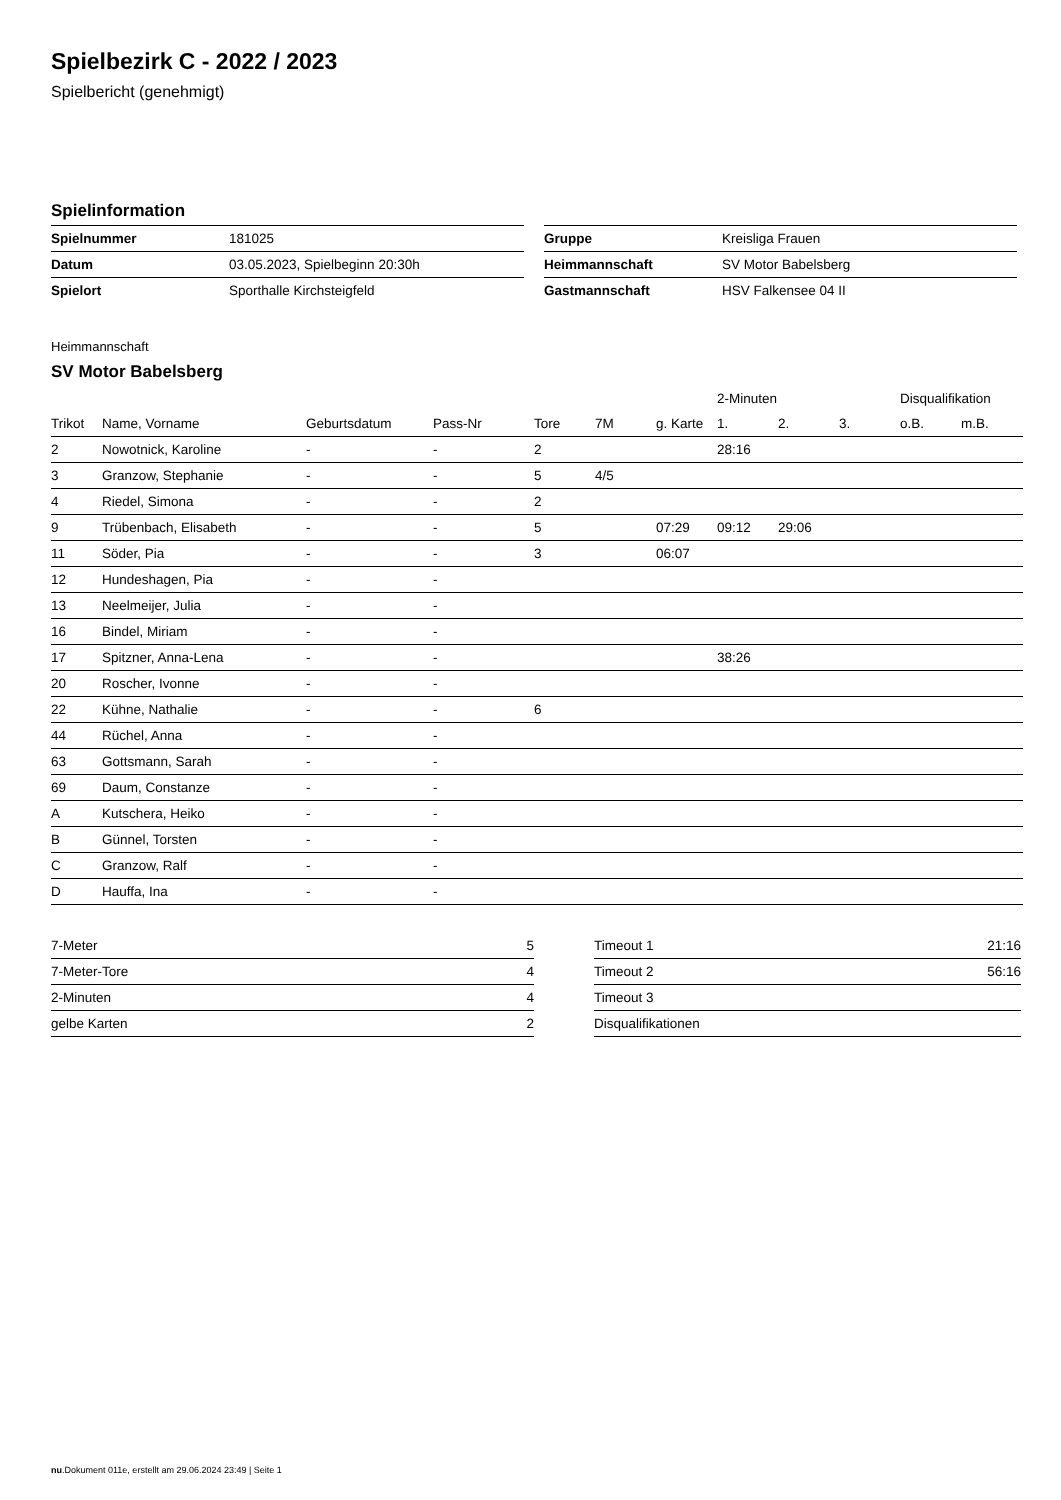Spielbezirk C - 2022 / 2023
Spielbericht (genehmigt)
Spielinformation
| Spielnummer | 181025 |
| Datum | 03.05.2023, Spielbeginn 20:30h |
| Spielort | Sporthalle Kirchsteigfeld |
| Gruppe | Kreisliga Frauen |
| Heimmannschaft | SV Motor Babelsberg |
| Gastmannschaft | HSV Falkensee 04 II |
Heimmannschaft
SV Motor Babelsberg
| | | | | | | | 2-Minuten | | | Disqualifikation | |
| --- | --- | --- | --- | --- | --- | --- | --- | --- | --- | --- | --- |
| Trikot | Name, Vorname | Geburtsdatum | Pass-Nr | Tore | 7M | g. Karte | 1. | 2. | 3. | o.B. | m.B. |
| 2 | Nowotnick, Karoline | - | - | 2 | | | 28:16 | | | | |
| 3 | Granzow, Stephanie | - | - | 5 | 4/5 | | | | | | |
| 4 | Riedel, Simona | - | - | 2 | | | | | | | |
| 9 | Trübenbach, Elisabeth | - | - | 5 | | 07:29 | 09:12 | 29:06 | | | |
| 11 | Söder, Pia | - | - | 3 | | 06:07 | | | | | |
| 12 | Hundeshagen, Pia | - | - | | | | | | | | |
| 13 | Neelmeijer, Julia | - | - | | | | | | | | |
| 16 | Bindel, Miriam | - | - | | | | | | | | |
| 17 | Spitzner, Anna-Lena | - | - | | | | 38:26 | | | | |
| 20 | Roscher, Ivonne | - | - | | | | | | | | |
| 22 | Kühne, Nathalie | - | - | 6 | | | | | | | |
| 44 | Rüchel, Anna | - | - | | | | | | | | |
| 63 | Gottsmann, Sarah | - | - | | | | | | | | |
| 69 | Daum, Constanze | - | - | | | | | | | | |
| A | Kutschera, Heiko | - | - | | | | | | | | |
| B | Günnel, Torsten | - | - | | | | | | | | |
| C | Granzow, Ralf | - | - | | | | | | | | |
| D | Hauffa, Ina | - | - | | | | | | | | |
| 7-Meter | 5 |
| 7-Meter-Tore | 4 |
| 2-Minuten | 4 |
| gelbe Karten | 2 |
| Timeout 1 | 21:16 |
| Timeout 2 | 56:16 |
| Timeout 3 | |
| Disqualifikationen | |
nu.Dokument 011e, erstellt am 29.06.2024 23:49 | Seite 1